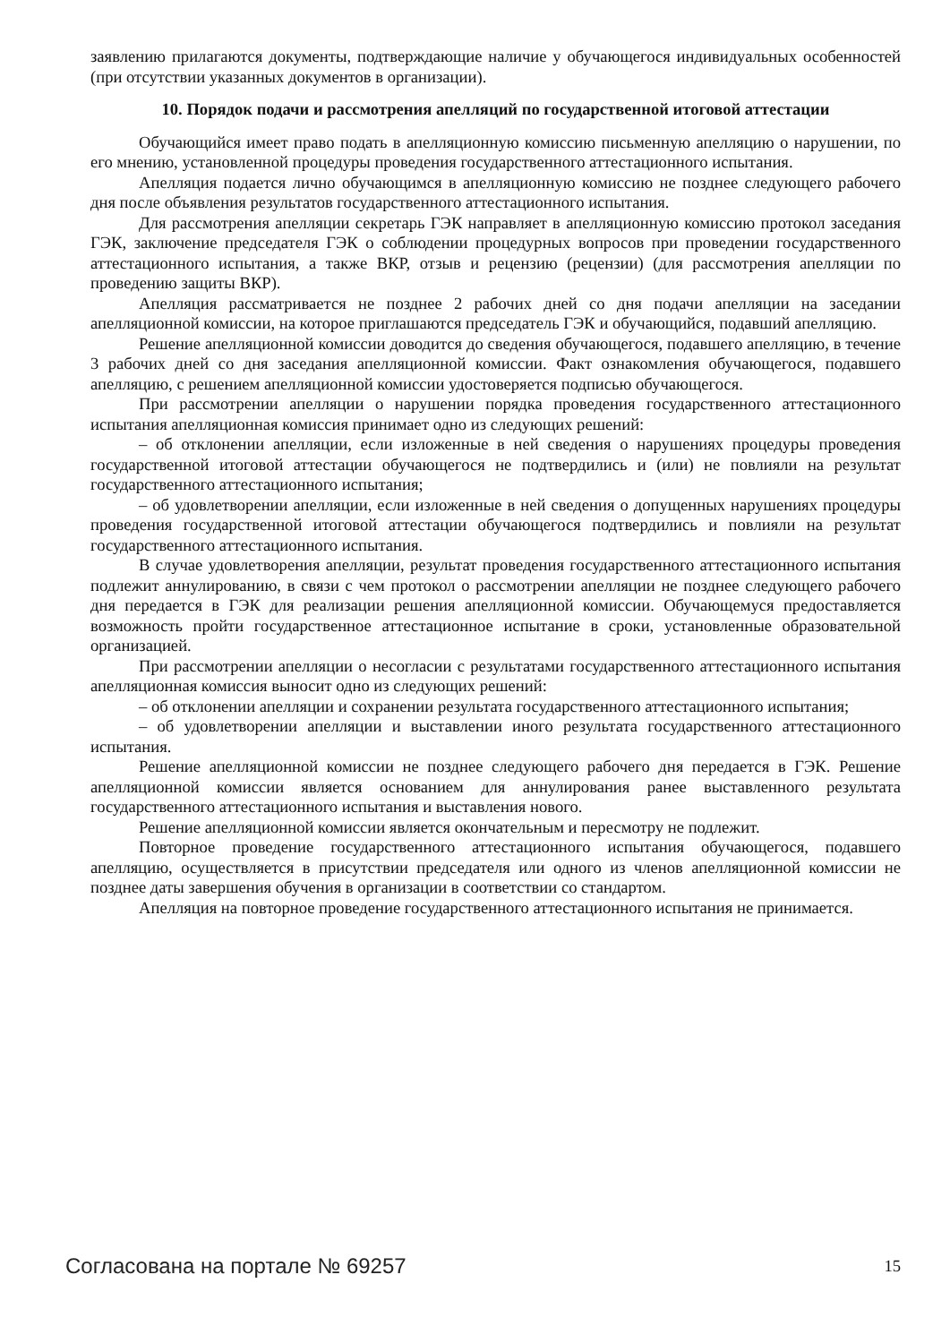заявлению прилагаются документы, подтверждающие наличие у обучающегося индивидуальных особенностей (при отсутствии указанных документов в организации).
10. Порядок подачи и рассмотрения апелляций по государственной итоговой аттестации
Обучающийся имеет право подать в апелляционную комиссию письменную апелляцию о нарушении, по его мнению, установленной процедуры проведения государственного аттестационного испытания.
Апелляция подается лично обучающимся в апелляционную комиссию не позднее следующего рабочего дня после объявления результатов государственного аттестационного испытания.
Для рассмотрения апелляции секретарь ГЭК направляет в апелляционную комиссию протокол заседания ГЭК, заключение председателя ГЭК о соблюдении процедурных вопросов при проведении государственного аттестационного испытания, а также ВКР, отзыв и рецензию (рецензии) (для рассмотрения апелляции по проведению защиты ВКР).
Апелляция рассматривается не позднее 2 рабочих дней со дня подачи апелляции на заседании апелляционной комиссии, на которое приглашаются председатель ГЭК и обучающийся, подавший апелляцию.
Решение апелляционной комиссии доводится до сведения обучающегося, подавшего апелляцию, в течение 3 рабочих дней со дня заседания апелляционной комиссии. Факт ознакомления обучающегося, подавшего апелляцию, с решением апелляционной комиссии удостоверяется подписью обучающегося.
При рассмотрении апелляции о нарушении порядка проведения государственного аттестационного испытания апелляционная комиссия принимает одно из следующих решений:
– об отклонении апелляции, если изложенные в ней сведения о нарушениях процедуры проведения государственной итоговой аттестации обучающегося не подтвердились и (или) не повлияли на результат государственного аттестационного испытания;
– об удовлетворении апелляции, если изложенные в ней сведения о допущенных нарушениях процедуры проведения государственной итоговой аттестации обучающегося подтвердились и повлияли на результат государственного аттестационного испытания.
В случае удовлетворения апелляции, результат проведения государственного аттестационного испытания подлежит аннулированию, в связи с чем протокол о рассмотрении апелляции не позднее следующего рабочего дня передается в ГЭК для реализации решения апелляционной комиссии. Обучающемуся предоставляется возможность пройти государственное аттестационное испытание в сроки, установленные образовательной организацией.
При рассмотрении апелляции о несогласии с результатами государственного аттестационного испытания апелляционная комиссия выносит одно из следующих решений:
– об отклонении апелляции и сохранении результата государственного аттестационного испытания;
– об удовлетворении апелляции и выставлении иного результата государственного аттестационного испытания.
Решение апелляционной комиссии не позднее следующего рабочего дня передается в ГЭК. Решение апелляционной комиссии является основанием для аннулирования ранее выставленного результата государственного аттестационного испытания и выставления нового.
Решение апелляционной комиссии является окончательным и пересмотру не подлежит.
Повторное проведение государственного аттестационного испытания обучающегося, подавшего апелляцию, осуществляется в присутствии председателя или одного из членов апелляционной комиссии не позднее даты завершения обучения в организации в соответствии со стандартом.
Апелляция на повторное проведение государственного аттестационного испытания не принимается.
Согласована на портале № 69257 15